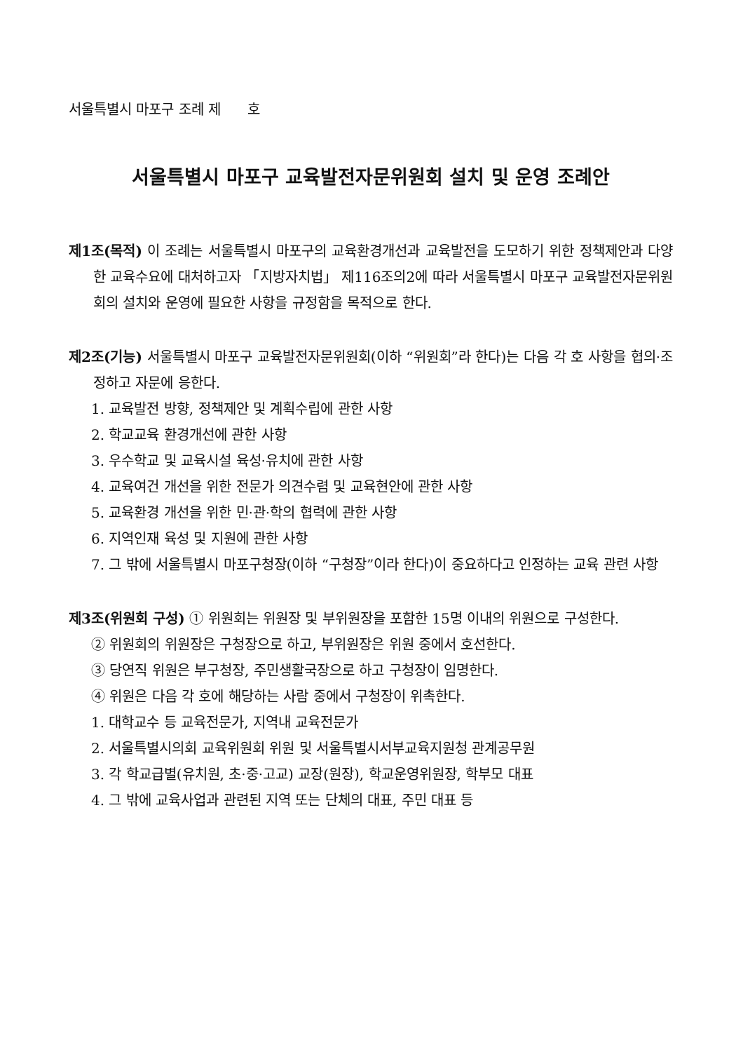서울특별시 마포구 조례 제 호
서울특별시 마포구 교육발전자문위원회 설치 및 운영 조례안
제1조(목적) 이 조례는 서울특별시 마포구의 교육환경개선과 교육발전을 도모하기 위한 정책제안과 다양한 교육수요에 대처하고자 「지방자치법」 제116조의2에 따라 서울특별시 마포구 교육발전자문위원회의 설치와 운영에 필요한 사항을 규정함을 목적으로 한다.
제2조(기능) 서울특별시 마포구 교육발전자문위원회(이하 “위원회”라 한다)는 다음 각 호 사항을 협의·조정하고 자문에 응한다.
1. 교육발전 방향, 정책제안 및 계획수립에 관한 사항
2. 학교교육 환경개선에 관한 사항
3. 우수학교 및 교육시설 육성·유치에 관한 사항
4. 교육여건 개선을 위한 전문가 의견수렴 및 교육현안에 관한 사항
5. 교육환경 개선을 위한 민·관·학의 협력에 관한 사항
6. 지역인재 육성 및 지원에 관한 사항
7. 그 밖에 서울특별시 마포구청장(이하 “구청장”이라 한다)이 중요하다고 인정하는 교육 관련 사항
제3조(위원회 구성) ① 위원회는 위원장 및 부위원장을 포함한 15명 이내의 위원으로 구성한다.
② 위원회의 위원장은 구청장으로 하고, 부위원장은 위원 중에서 호선한다.
③ 당연직 위원은 부구청장, 주민생활국장으로 하고 구청장이 임명한다.
④ 위원은 다음 각 호에 해당하는 사람 중에서 구청장이 위촉한다.
1. 대학교수 등 교육전문가, 지역내 교육전문가
2. 서울특별시의회 교육위원회 위원 및 서울특별시서부교육지원청 관계공무원
3. 각 학교급별(유치원, 초·중·고교) 교장(원장), 학교운영위원장, 학부모 대표
4. 그 밖에 교육사업과 관련된 지역 또는 단체의 대표, 주민 대표 등